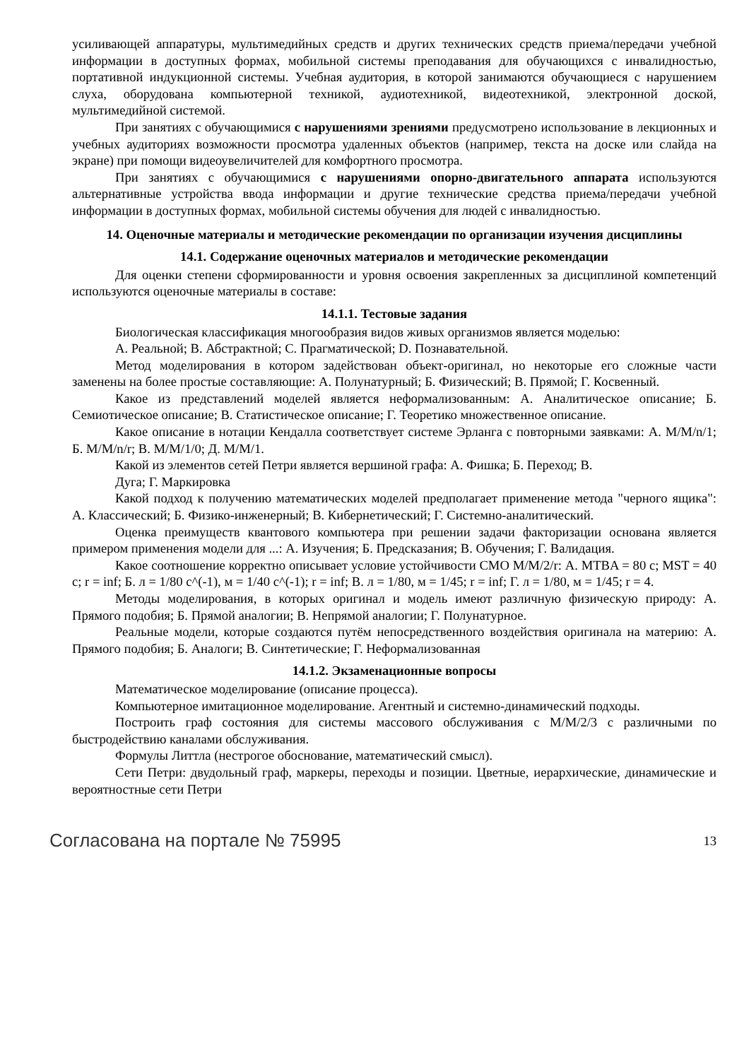усиливающей аппаратуры, мультимедийных средств и других технических средств приема/передачи учебной информации в доступных формах, мобильной системы преподавания для обучающихся с инвалидностью, портативной индукционной системы. Учебная аудитория, в которой занимаются обучающиеся с нарушением слуха, оборудована компьютерной техникой, аудиотехникой, видеотехникой, электронной доской, мультимедийной системой.
При занятиях с обучающимися с нарушениями зрениями предусмотрено использование в лекционных и учебных аудиториях возможности просмотра удаленных объектов (например, текста на доске или слайда на экране) при помощи видеоувеличителей для комфортного просмотра.
При занятиях с обучающимися с нарушениями опорно-двигательного аппарата используются альтернативные устройства ввода информации и другие технические средства приема/передачи учебной информации в доступных формах, мобильной системы обучения для людей с инвалидностью.
14. Оценочные материалы и методические рекомендации по организации изучения дисциплины
14.1. Содержание оценочных материалов и методические рекомендации
Для оценки степени сформированности и уровня освоения закрепленных за дисциплиной компетенций используются оценочные материалы в составе:
14.1.1. Тестовые задания
Биологическая классификация многообразия видов живых организмов является моделью:
A. Реальной; B. Абстрактной; C. Прагматической; D. Познавательной.
Метод моделирования в котором задействован объект-оригинал, но некоторые его сложные части заменены на более простые составляющие: А. Полунатурный; Б. Физический; В. Прямой; Г. Косвенный.
Какое из представлений моделей является неформализованным: А. Аналитическое описание; Б. Семиотическое описание; В. Статистическое описание; Г. Теоретико множественное описание.
Какое описание в нотации Кендалла соответствует системе Эрланга с повторными заявками: А. M/M/n/1; Б. M/M/n/r; В. M/M/1/0; Д. M/M/1.
Какой из элементов сетей Петри является вершиной графа: А. Фишка; Б. Переход; В.
Дуга; Г. Маркировка
Какой подход к получению математических моделей предполагает применение метода "черного ящика": А. Классический; Б. Физико-инженерный; В. Кибернетический; Г. Системно-аналитический.
Оценка преимуществ квантового компьютера при решении задачи факторизации основана является примером применения модели для ...: А. Изучения; Б. Предсказания; В. Обучения; Г. Валидация.
Какое соотношение корректно описывает условие устойчивости СМО M/M/2/r: А. MTBA = 80 с; MST = 40 с; r = inf; Б. л = 1/80 с^(-1), м = 1/40 с^(-1); r = inf; В. л = 1/80, м = 1/45; r = inf; Г. л = 1/80, м = 1/45; r = 4.
Методы моделирования, в которых оригинал и модель имеют различную физическую природу: А. Прямого подобия; Б. Прямой аналогии; В. Непрямой аналогии; Г. Полунатурное.
Реальные модели, которые создаются путём непосредственного воздействия оригинала на материю: А. Прямого подобия; Б. Аналоги; В. Синтетические; Г. Неформализованная
14.1.2. Экзаменационные вопросы
Математическое моделирование (описание процесса).
Компьютерное имитационное моделирование. Агентный и системно-динамический подходы.
Построить граф состояния для системы массового обслуживания с M/M/2/3 с различными по быстродействию каналами обслуживания.
Формулы Литтла (нестрогое обоснование, математический смысл).
Сети Петри: двудольный граф, маркеры, переходы и позиции. Цветные, иерархические, динамические и вероятностные сети Петри
Согласована на портале № 75995 13